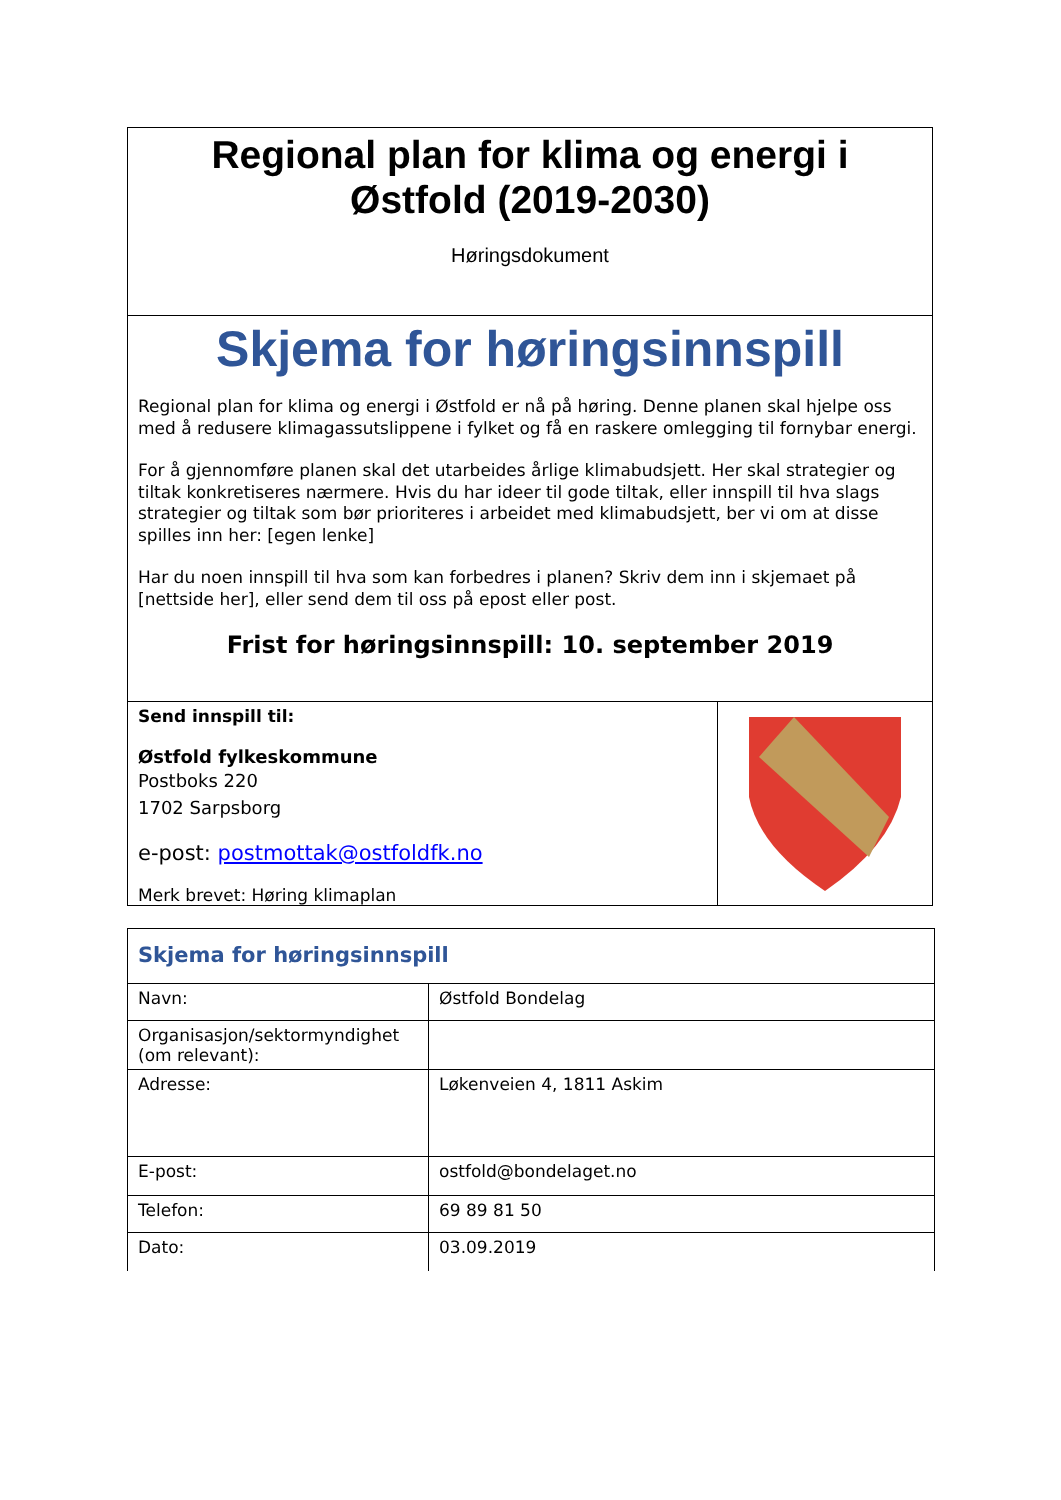Regional plan for klima og energi i
Østfold (2019-2030)
Høringsdokument
Skjema for høringsinnspill
Regional plan for klima og energi i Østfold er nå på høring. Denne planen skal hjelpe oss med å redusere klimagassutslippene i fylket og få en raskere omlegging til fornybar energi.
For å gjennomføre planen skal det utarbeides årlige klimabudsjett. Her skal strategier og tiltak konkretiseres nærmere. Hvis du har ideer til gode tiltak, eller innspill til hva slags strategier og tiltak som bør prioriteres i arbeidet med klimabudsjett, ber vi om at disse spilles inn her: [egen lenke]
Har du noen innspill til hva som kan forbedres i planen? Skriv dem inn i skjemaet på [nettside her], eller send dem til oss på epost eller post.
Frist for høringsinnspill: 10. september 2019
Send innspill til:
Østfold fylkeskommune
Postboks 220
1702 Sarpsborg
e-post: postmottak@ostfoldfk.no
Merk brevet: Høring klimaplan
| Skjema for høringsinnspill | |
| Navn: | Østfold Bondelag |
| Organisasjon/sektormyndighet (om relevant): | |
| Adresse: | Løkenveien 4, 1811 Askim |
| E-post: | ostfold@bondelaget.no |
| Telefon: | 69 89 81 50 |
| Dato: | 03.09.2019 |